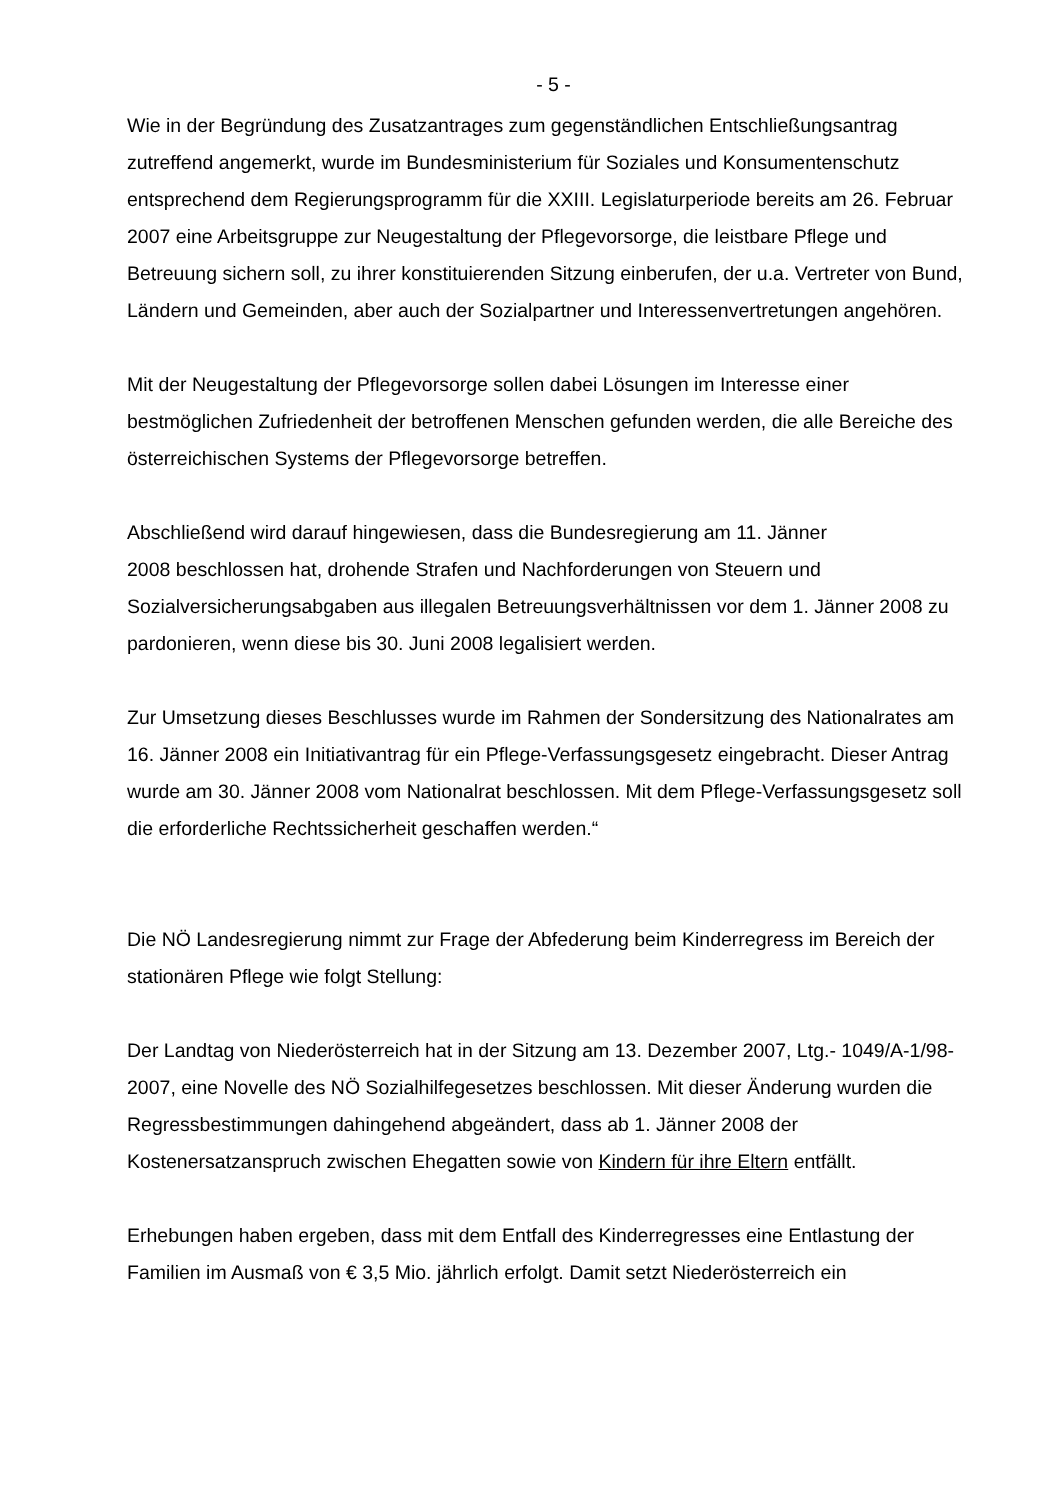- 5 -
Wie in der Begründung des Zusatzantrages zum gegenständlichen Entschließungsantrag zutreffend angemerkt, wurde im Bundesministerium für Soziales und Konsumentenschutz entsprechend dem Regierungsprogramm für die XXIII. Legislaturperiode bereits am 26. Februar 2007 eine Arbeitsgruppe zur Neugestaltung der Pflegevorsorge, die leistbare Pflege und Betreuung sichern soll, zu ihrer konstituierenden Sitzung einberufen, der u.a. Vertreter von Bund, Ländern und Gemeinden, aber auch der Sozialpartner und Interessenvertretungen angehören.
Mit der Neugestaltung der Pflegevorsorge sollen dabei Lösungen im Interesse einer bestmöglichen Zufriedenheit der betroffenen Menschen gefunden werden, die alle Bereiche des österreichischen Systems der Pflegevorsorge betreffen.
Abschließend wird darauf hingewiesen, dass die Bundesregierung am 11. Jänner
2008 beschlossen hat, drohende Strafen und Nachforderungen von Steuern und Sozialversicherungsabgaben aus illegalen Betreuungsverhältnissen vor dem 1. Jänner 2008 zu pardonieren, wenn diese bis 30. Juni 2008 legalisiert werden.
Zur Umsetzung dieses Beschlusses wurde im Rahmen der Sondersitzung des Nationalrates am 16. Jänner 2008 ein Initiativantrag für ein Pflege-Verfassungsgesetz eingebracht. Dieser Antrag wurde am 30. Jänner 2008 vom Nationalrat beschlossen. Mit dem Pflege-Verfassungsgesetz soll die erforderliche Rechtssicherheit geschaffen werden.“
Die NÖ Landesregierung nimmt zur Frage der Abfederung beim Kinderregress im Bereich der stationären Pflege wie folgt Stellung:
Der Landtag von Niederösterreich hat in der Sitzung am 13. Dezember 2007, Ltg.- 1049/A-1/98-2007, eine Novelle des NÖ Sozialhilfegesetzes beschlossen. Mit dieser Änderung wurden die Regressbestimmungen dahingehend abgeändert, dass ab 1. Jänner 2008 der Kostenersatzanspruch zwischen Ehegatten sowie von Kindern für ihre Eltern entfällt.
Erhebungen haben ergeben, dass mit dem Entfall des Kinderregresses eine Entlastung der Familien im Ausmaß von € 3,5 Mio. jährlich erfolgt. Damit setzt Niederösterreich ein